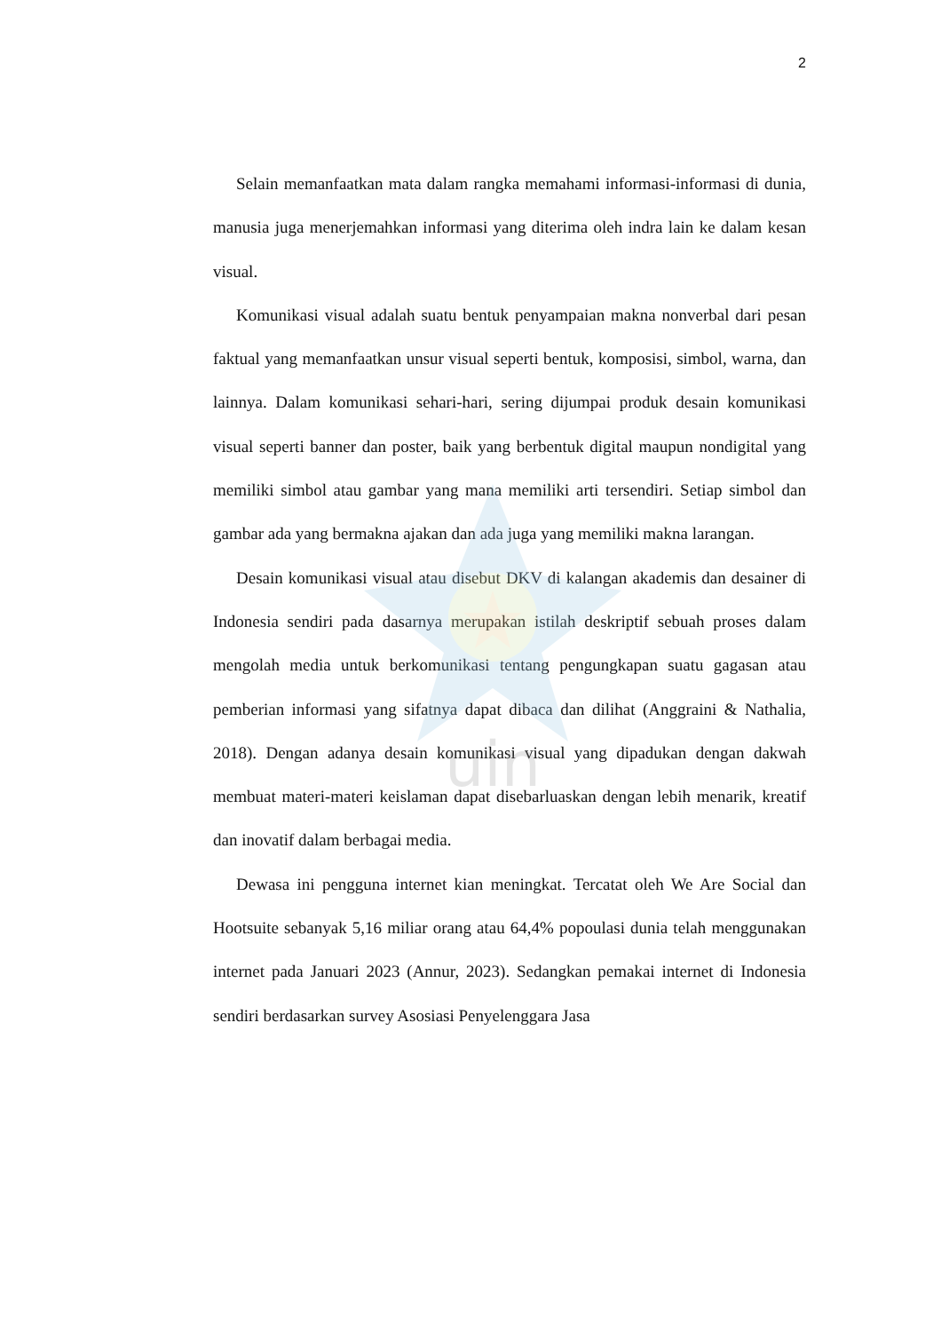uin
2
Selain memanfaatkan mata dalam rangka memahami informasi-informasi di dunia, manusia juga menerjemahkan informasi yang diterima oleh indra lain ke dalam kesan visual.
Komunikasi visual adalah suatu bentuk penyampaian makna nonverbal dari pesan faktual yang memanfaatkan unsur visual seperti bentuk, komposisi, simbol, warna, dan lainnya. Dalam komunikasi sehari-hari, sering dijumpai produk desain komunikasi visual seperti banner dan poster, baik yang berbentuk digital maupun nondigital yang memiliki simbol atau gambar yang mana memiliki arti tersendiri. Setiap simbol dan gambar ada yang bermakna ajakan dan ada juga yang memiliki makna larangan.
Desain komunikasi visual atau disebut DKV di kalangan akademis dan desainer di Indonesia sendiri pada dasarnya merupakan istilah deskriptif sebuah proses dalam mengolah media untuk berkomunikasi tentang pengungkapan suatu gagasan atau pemberian informasi yang sifatnya dapat dibaca dan dilihat (Anggraini & Nathalia, 2018). Dengan adanya desain komunikasi visual yang dipadukan dengan dakwah membuat materi-materi keislaman dapat disebarluaskan dengan lebih menarik, kreatif dan inovatif dalam berbagai media.
Dewasa ini pengguna internet kian meningkat. Tercatat oleh We Are Social dan Hootsuite sebanyak 5,16 miliar orang atau 64,4% popoulasi dunia telah menggunakan internet pada Januari 2023 (Annur, 2023). Sedangkan pemakai internet di Indonesia sendiri berdasarkan survey Asosiasi Penyelenggara Jasa